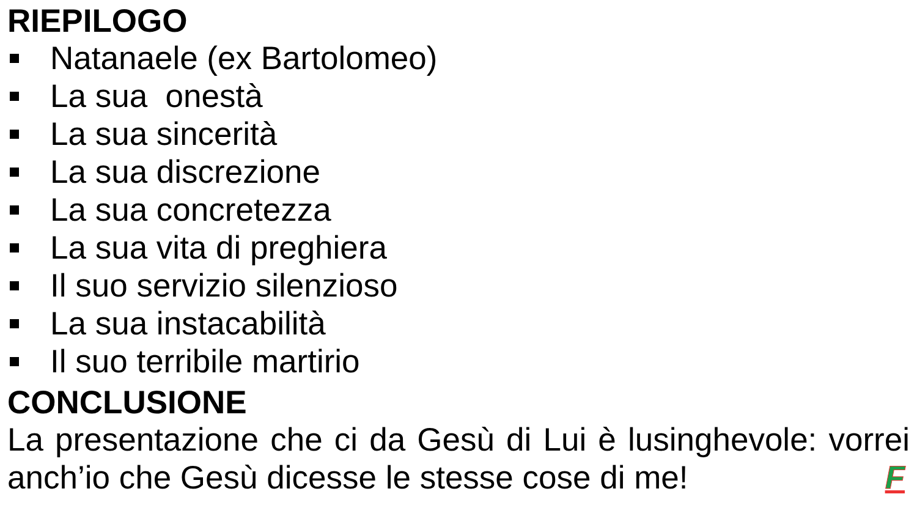RIEPILOGO
Natanaele (ex Bartolomeo)
La sua onestà
La sua sincerità
La sua discrezione
La sua concretezza
La sua vita di preghiera
Il suo servizio silenzioso
La sua instacabilità
Il suo terribile martirio
CONCLUSIONE
La presentazione che ci da Gesù di Lui è lusinghevole: vorrei anch’io che Gesù dicesse le stesse cose di me! F